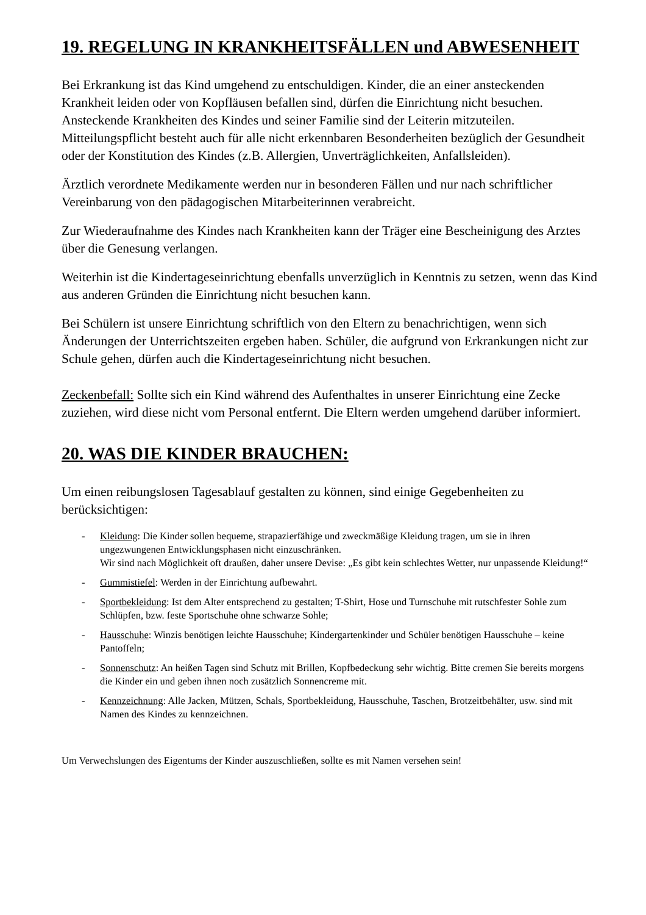19. REGELUNG IN KRANKHEITSFÄLLEN und ABWESENHEIT
Bei Erkrankung ist das Kind umgehend zu entschuldigen. Kinder, die an einer ansteckenden Krankheit leiden oder von Kopfläusen befallen sind, dürfen die Einrichtung nicht besuchen. Ansteckende Krankheiten des Kindes und seiner Familie sind der Leiterin mitzuteilen. Mitteilungspflicht besteht auch für alle nicht erkennbaren Besonderheiten bezüglich der Gesundheit oder der Konstitution des Kindes (z.B. Allergien, Unverträglichkeiten, Anfallsleiden).
Ärztlich verordnete Medikamente werden nur in besonderen Fällen und nur nach schriftlicher Vereinbarung von den pädagogischen Mitarbeiterinnen verabreicht.
Zur Wiederaufnahme des Kindes nach Krankheiten kann der Träger eine Bescheinigung des Arztes über die Genesung verlangen.
Weiterhin ist die Kindertageseinrichtung ebenfalls unverzüglich in Kenntnis zu setzen, wenn das Kind aus anderen Gründen die Einrichtung nicht besuchen kann.
Bei Schülern ist unsere Einrichtung schriftlich von den Eltern zu benachrichtigen, wenn sich Änderungen der Unterrichtszeiten ergeben haben. Schüler, die aufgrund von Erkrankungen nicht zur Schule gehen, dürfen auch die Kindertageseinrichtung nicht besuchen.
Zeckenbefall: Sollte sich ein Kind während des Aufenthaltes in unserer Einrichtung eine Zecke zuziehen, wird diese nicht vom Personal entfernt. Die Eltern werden umgehend darüber informiert.
20. WAS DIE KINDER BRAUCHEN:
Um einen reibungslosen Tagesablauf gestalten zu können, sind einige Gegebenheiten zu berücksichtigen:
- Kleidung: Die Kinder sollen bequeme, strapazierfähige und zweckmäßige Kleidung tragen, um sie in ihren ungezwungenen Entwicklungsphasen nicht einzuschränken.
Wir sind nach Möglichkeit oft draußen, daher unsere Devise: „Es gibt kein schlechtes Wetter, nur unpassende Kleidung!“
- Gummistiefel: Werden in der Einrichtung aufbewahrt.
- Sportbekleidung: Ist dem Alter entsprechend zu gestalten; T-Shirt, Hose und Turnschuhe mit rutschfester Sohle zum Schlüpfen, bzw. feste Sportschuhe ohne schwarze Sohle;
- Hausschuhe: Winzis benötigen leichte Hausschuhe; Kindergartenkinder und Schüler benötigen Hausschuhe – keine Pantoffeln;
- Sonnenschutz: An heißen Tagen sind Schutz mit Brillen, Kopfbedeckung sehr wichtig. Bitte cremen Sie bereits morgens die Kinder ein und geben ihnen noch zusätzlich Sonnencreme mit.
- Kennzeichnung: Alle Jacken, Mützen, Schals, Sportbekleidung, Hausschuhe, Taschen, Brotzeitbehälter, usw. sind mit Namen des Kindes zu kennzeichnen.
Um Verwechslungen des Eigentums der Kinder auszuschließen, sollte es mit Namen versehen sein!